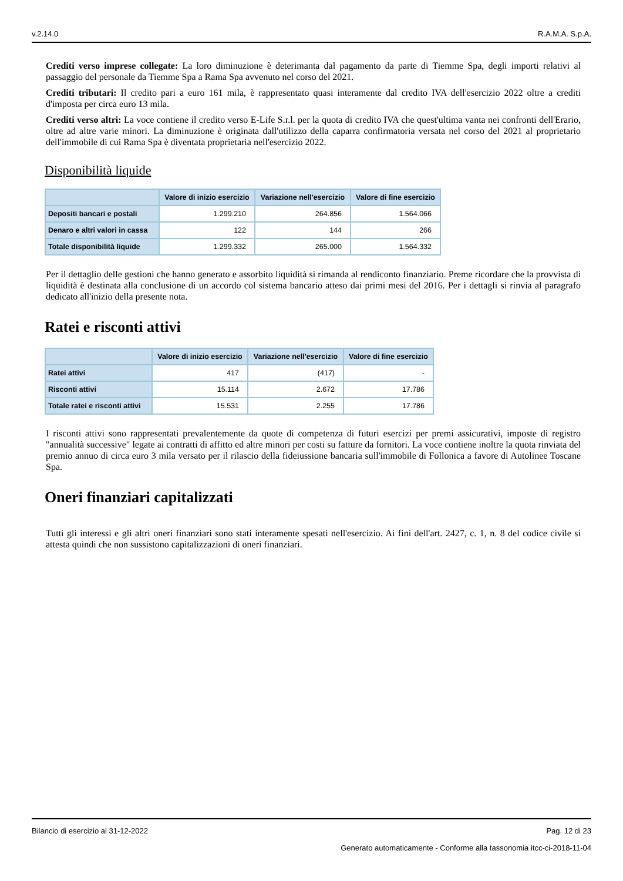v.2.14.0 R.A.M.A. S.p.A.
Crediti verso imprese collegate: La loro diminuzione è deterimanta dal pagamento da parte di Tiemme Spa, degli importi relativi al passaggio del personale da Tiemme Spa a Rama Spa avvenuto nel corso del 2021.
Crediti tributari: Il credito pari a euro 161 mila, è rappresentato quasi interamente dal credito IVA dell'esercizio 2022 oltre a crediti d'imposta per circa euro 13 mila.
Crediti verso altri: La voce contiene il credito verso E-Life S.r.l. per la quota di credito IVA che quest'ultima vanta nei confronti dell'Erario, oltre ad altre varie minori. La diminuzione è originata dall'utilizzo della caparra confirmatoria versata nel corso del 2021 al proprietario dell'immobile di cui Rama Spa è diventata proprietaria nell'esercizio 2022.
Disponibilità liquide
| | Valore di inizio esercizio | Variazione nell'esercizio | Valore di fine esercizio |
| --- | --- | --- | --- |
| Depositi bancari e postali | 1.299.210 | 264.856 | 1.564.066 |
| Denaro e altri valori in cassa | 122 | 144 | 266 |
| Totale disponibilità liquide | 1.299.332 | 265.000 | 1.564.332 |
Per il dettaglio delle gestioni che hanno generato e assorbito liquidità si rimanda al rendiconto finanziario. Preme ricordare che la provvista di liquidità è destinata alla conclusione di un accordo col sistema bancario atteso dai primi mesi del 2016. Per i dettagli si rinvia al paragrafo dedicato all'inizio della presente nota.
Ratei e risconti attivi
| | Valore di inizio esercizio | Variazione nell'esercizio | Valore di fine esercizio |
| --- | --- | --- | --- |
| Ratei attivi | 417 | (417) | - |
| Risconti attivi | 15.114 | 2.672 | 17.786 |
| Totale ratei e risconti attivi | 15.531 | 2.255 | 17.786 |
I risconti attivi sono rappresentati prevalentemente da quote di competenza di futuri esercizi per premi assicurativi, imposte di registro "annualità successive" legate ai contratti di affitto ed altre minori per costi su fatture da fornitori. La voce contiene inoltre la quota rinviata del premio annuo di circa euro 3 mila versato per il rilascio della fideiussione bancaria sull'immobile di Follonica a favore di Autolinee Toscane Spa.
Oneri finanziari capitalizzati
Tutti gli interessi e gli altri oneri finanziari sono stati interamente spesati nell'esercizio. Ai fini dell'art. 2427, c. 1, n. 8 del codice civile si attesta quindi che non sussistono capitalizzazioni di oneri finanziari.
Bilancio di esercizio al 31-12-2022 Pag. 12 di 23
Generato automaticamente - Conforme alla tassonomia itcc-ci-2018-11-04